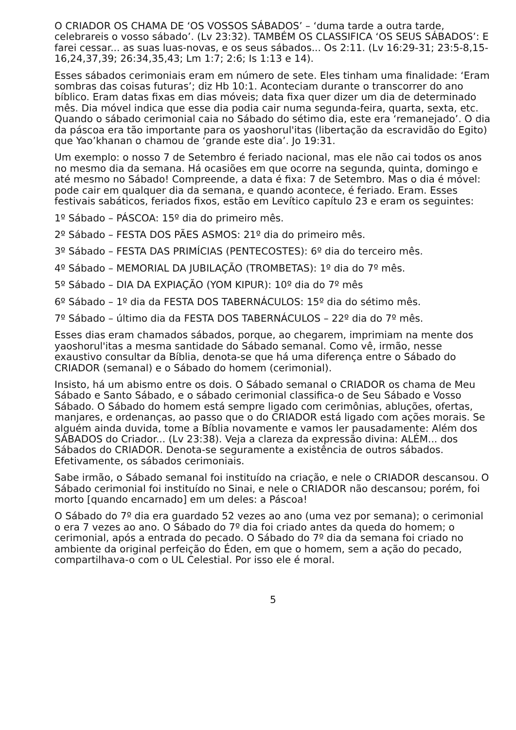O CRIADOR OS CHAMA DE ‘OS VOSSOS SÁBADOS’ – ‘duma tarde a outra tarde, celebrareis o vosso sábado’. (Lv 23:32). TAMBÉM OS CLASSIFICA ‘OS SEUS SÁBADOS’: E farei cessar... as suas luas-novas, e os seus sábados... Os 2:11. (Lv 16:29-31; 23:5-8,15-16,24,37,39; 26:34,35,43; Lm 1:7; 2:6; Is 1:13 e 14).
Esses sábados cerimoniais eram em número de sete. Eles tinham uma finalidade: ‘Eram sombras das coisas futuras’; diz Hb 10:1. Aconteciam durante o transcorrer do ano bíblico. Eram datas fixas em dias móveis; data fixa quer dizer um dia de determinado mês. Dia móvel indica que esse dia podia cair numa segunda-feira, quarta, sexta, etc. Quando o sábado cerimonial caia no Sábado do sétimo dia, este era ‘remanejado’. O dia da páscoa era tão importante para os yaoshorul'itas (libertação da escravidão do Egito) que Yao’khanan o chamou de ‘grande este dia’. Jo 19:31.
Um exemplo: o nosso 7 de Setembro é feriado nacional, mas ele não cai todos os anos no mesmo dia da semana. Há ocasiões em que ocorre na segunda, quinta, domingo e até mesmo no Sábado! Compreende, a data é fixa: 7 de Setembro. Mas o dia é móvel: pode cair em qualquer dia da semana, e quando acontece, é feriado. Eram. Esses festivais sabáticos, feriados fixos, estão em Levítico capítulo 23 e eram os seguintes:
1º Sábado – PÁSCOA: 15º dia do primeiro mês.
2º Sábado – FESTA DOS PÃES ASMOS: 21º dia do primeiro mês.
3º Sábado – FESTA DAS PRIMÍCIAS (PENTECOSTES): 6º dia do terceiro mês.
4º Sábado – MEMORIAL DA JUBILAÇÃO (TROMBETAS): 1º dia do 7º mês.
5º Sábado – DIA DA EXPIAÇÃO (YOM KIPUR): 10º dia do 7º mês
6º Sábado – 1º dia da FESTA DOS TABERNÁCULOS: 15º dia do sétimo mês.
7º Sábado – último dia da FESTA DOS TABERNÁCULOS – 22º dia do 7º mês.
Esses dias eram chamados sábados, porque, ao chegarem, imprimiam na mente dos yaoshorul'itas a mesma santidade do Sábado semanal. Como vê, irmão, nesse exaustivo consultar da Bíblia, denota-se que há uma diferença entre o Sábado do CRIADOR (semanal) e o Sábado do homem (cerimonial).
Insisto, há um abismo entre os dois. O Sábado semanal o CRIADOR os chama de Meu Sábado e Santo Sábado, e o sábado cerimonial classifica-o de Seu Sábado e Vosso Sábado. O Sábado do homem está sempre ligado com cerimônias, abluções, ofertas, manjares, e ordenanças, ao passo que o do CRIADOR está ligado com ações morais. Se alguém ainda duvida, tome a Bíblia novamente e vamos ler pausadamente: Além dos SÁBADOS do Criador... (Lv 23:38). Veja a clareza da expressão divina: ALÉM... dos Sábados do CRIADOR. Denota-se seguramente a existência de outros sábados. Efetivamente, os sábados cerimoniais.
Sabe irmão, o Sábado semanal foi instituído na criação, e nele o CRIADOR descansou. O Sábado cerimonial foi instituído no Sinai, e nele o CRIADOR não descansou; porém, foi morto [quando encarnado] em um deles: a Páscoa!
O Sábado do 7º dia era guardado 52 vezes ao ano (uma vez por semana); o cerimonial o era 7 vezes ao ano. O Sábado do 7º dia foi criado antes da queda do homem; o cerimonial, após a entrada do pecado. O Sábado do 7º dia da semana foi criado no ambiente da original perfeição do Éden, em que o homem, sem a ação do pecado, compartilhava-o com o UL Celestial. Por isso ele é moral.
5